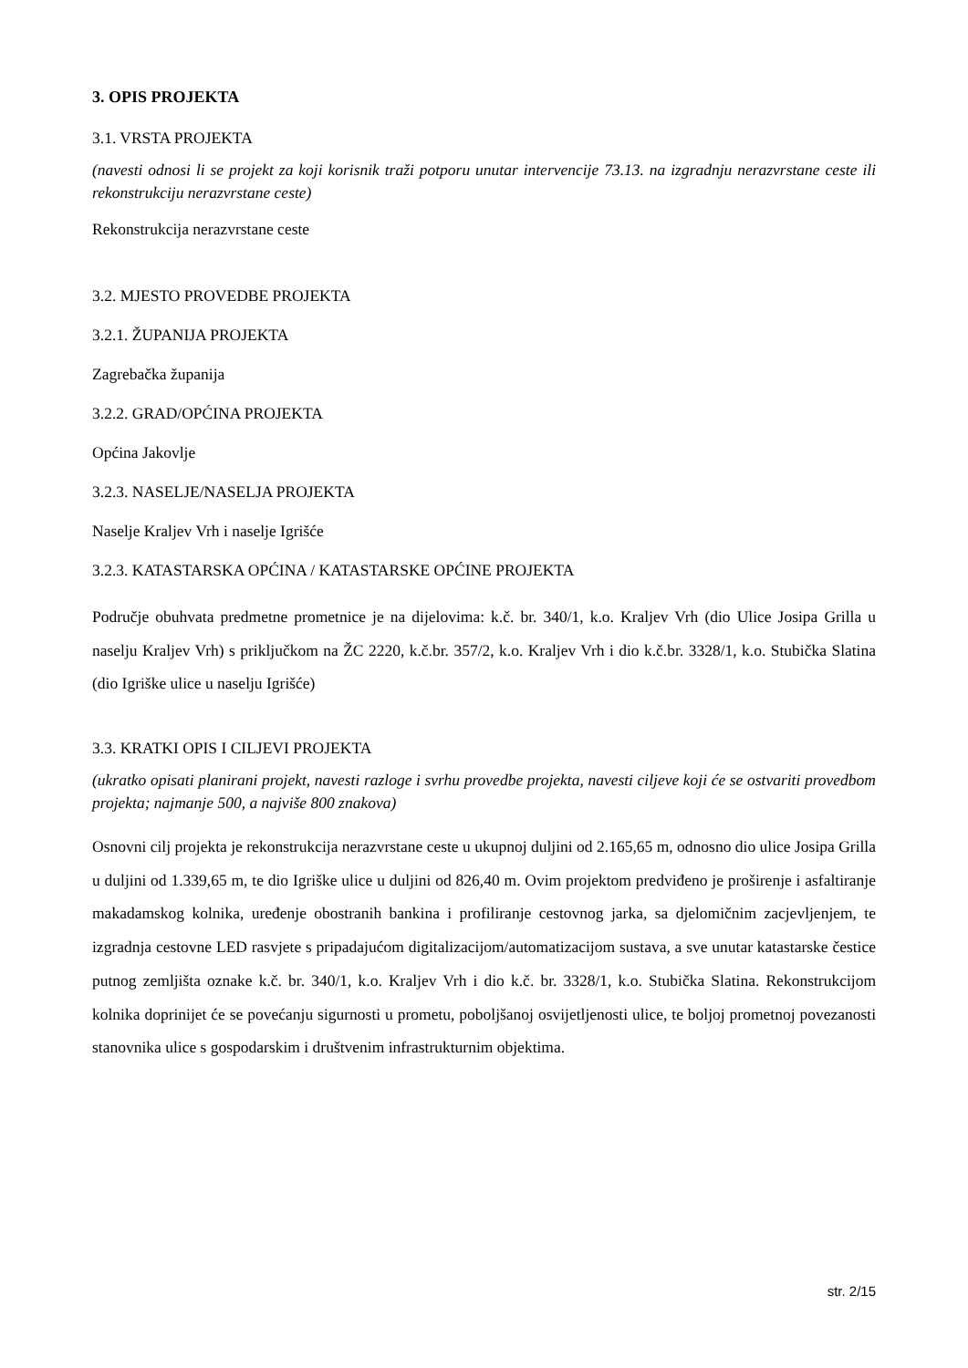3. OPIS PROJEKTA
3.1. VRSTA PROJEKTA
(navesti odnosi li se projekt za koji korisnik traži potporu unutar intervencije 73.13. na izgradnju nerazvrstane ceste ili rekonstrukciju nerazvrstane ceste)
Rekonstrukcija nerazvrstane ceste
3.2. MJESTO PROVEDBE PROJEKTA
3.2.1. ŽUPANIJA PROJEKTA
Zagrebačka županija
3.2.2. GRAD/OPĆINA PROJEKTA
Općina Jakovlje
3.2.3. NASELJE/NASELJA PROJEKTA
Naselje Kraljev Vrh i naselje Igrišće
3.2.3. KATASTARSKA OPĆINA / KATASTARSKE OPĆINE PROJEKTA
Područje obuhvata predmetne prometnice je na dijelovima: k.č. br. 340/1, k.o. Kraljev Vrh (dio Ulice Josipa Grilla u naselju Kraljev Vrh) s priključkom na ŽC 2220, k.č.br. 357/2, k.o. Kraljev Vrh i dio k.č.br. 3328/1, k.o. Stubička Slatina (dio Igriške ulice u naselju Igrišće)
3.3. KRATKI OPIS I CILJEVI PROJEKTA
(ukratko opisati planirani projekt, navesti razloge i svrhu provedbe projekta, navesti ciljeve koji će se ostvariti provedbom projekta; najmanje 500, a najviše 800 znakova)
Osnovni cilj projekta je rekonstrukcija nerazvrstane ceste u ukupnoj duljini od 2.165,65 m, odnosno dio ulice Josipa Grilla u duljini od 1.339,65 m, te dio Igriške ulice u duljini od 826,40 m. Ovim projektom predviđeno je proširenje i asfaltiranje makadamskog kolnika, uređenje obostranih bankina i profiliranje cestovnog jarka, sa djelomičnim zacjevljenjem, te izgradnja cestovne LED rasvjete s pripadajućom digitalizacijom/automatizacijom sustava, a sve unutar katastarske čestice putnog zemljišta oznake k.č. br. 340/1, k.o. Kraljev Vrh i dio k.č. br. 3328/1, k.o. Stubička Slatina. Rekonstrukcijom kolnika doprinijet će se povećanju sigurnosti u prometu, poboljšanoj osvijetljenosti ulice, te boljoj prometnoj povezanosti stanovnika ulice s gospodarskim i društvenim infrastrukturnim objektima.
str. 2/15